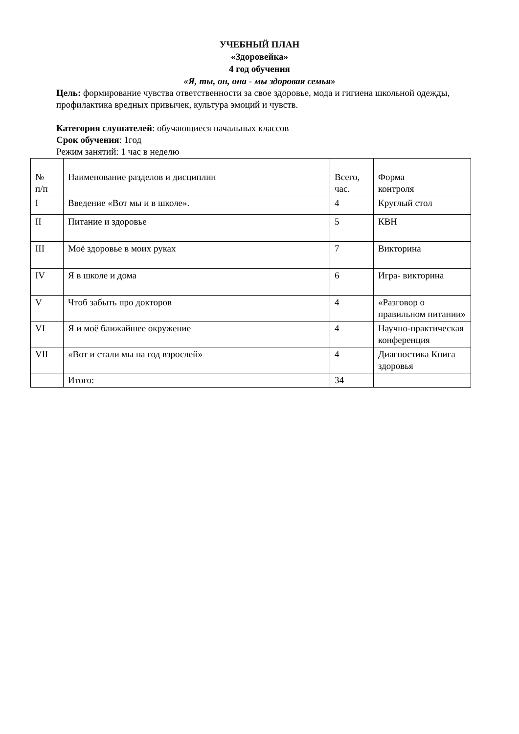УЧЕБНЫЙ ПЛАН
«Здоровейка»
4 год обучения
«Я, ты, он, она - мы здоровая семья»
Цель: формирование чувства ответственности за свое здоровье, мода и гигиена школьной одежды, профилактика вредных привычек, культура эмоций и чувств.
Категория слушателей: обучающиеся начальных классов
Срок обучения: 1год
Режим занятий: 1 час в неделю
| № п/п | Наименование разделов и дисциплин | Всего, час. | Форма контроля |
| I | Введение «Вот мы и в школе». | 4 | Круглый стол |
| II | Питание и здоровье | 5 | КВН |
| III | Моё здоровье в моих руках | 7 | Викторина |
| IV | Я в школе и дома | 6 | Игра- викторина |
| V | Чтоб забыть про докторов | 4 | «Разговор о правильном питании» |
| VI | Я и моё ближайшее окружение | 4 | Научно-практическая конференция |
| VII | «Вот и стали мы на год взрослей» | 4 | Диагностика Книга здоровья |
| | Итого: | 34 | |